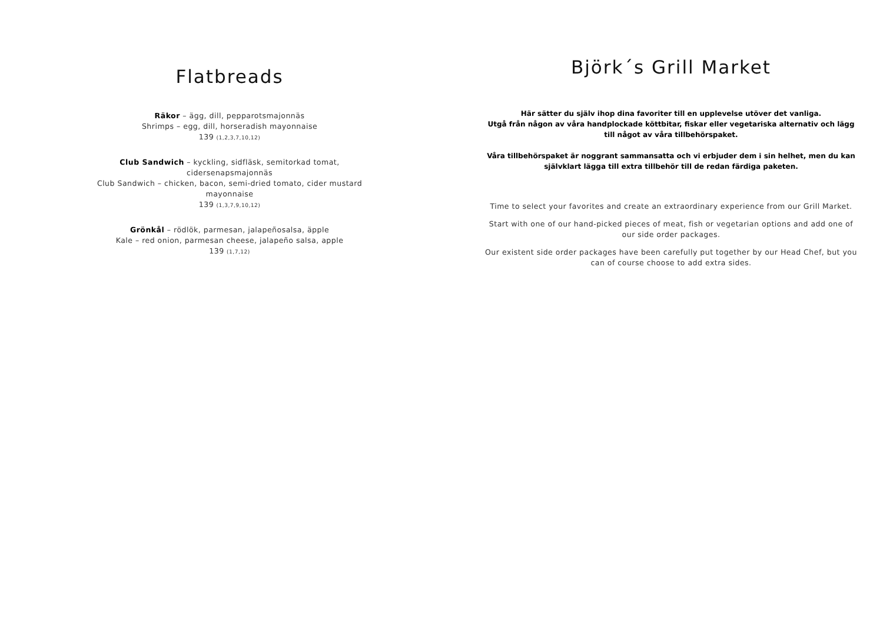Flatbreads
Räkor – ägg, dill, pepparotsmajonnäs
Shrimps – egg, dill, horseradish mayonnaise
139 (1,2,3,7,10,12)
Club Sandwich – kyckling, sidfläsk, semitorkad tomat, cidersenapsmajonnäs
Club Sandwich – chicken, bacon, semi-dried tomato, cider mustard mayonnaise
139 (1,3,7,9,10,12)
Grönkål – rödlök, parmesan, jalapeñosalsa, äpple
Kale – red onion, parmesan cheese, jalapeño salsa, apple
139 (1,7,12)
Björk´s Grill Market
Här sätter du själv ihop dina favoriter till en upplevelse utöver det vanliga.
Utgå från någon av våra handplockade köttbitar, fiskar eller vegetariska alternativ och lägg till något av våra tillbehörspaket.
Våra tillbehörspaket är noggrant sammansatta och vi erbjuder dem i sin helhet, men du kan självklart lägga till extra tillbehör till de redan färdiga paketen.
Time to select your favorites and create an extraordinary experience from our Grill Market.
Start with one of our hand-picked pieces of meat, fish or vegetarian options and add one of our side order packages.
Our existent side order packages have been carefully put together by our Head Chef, but you can of course choose to add extra sides.